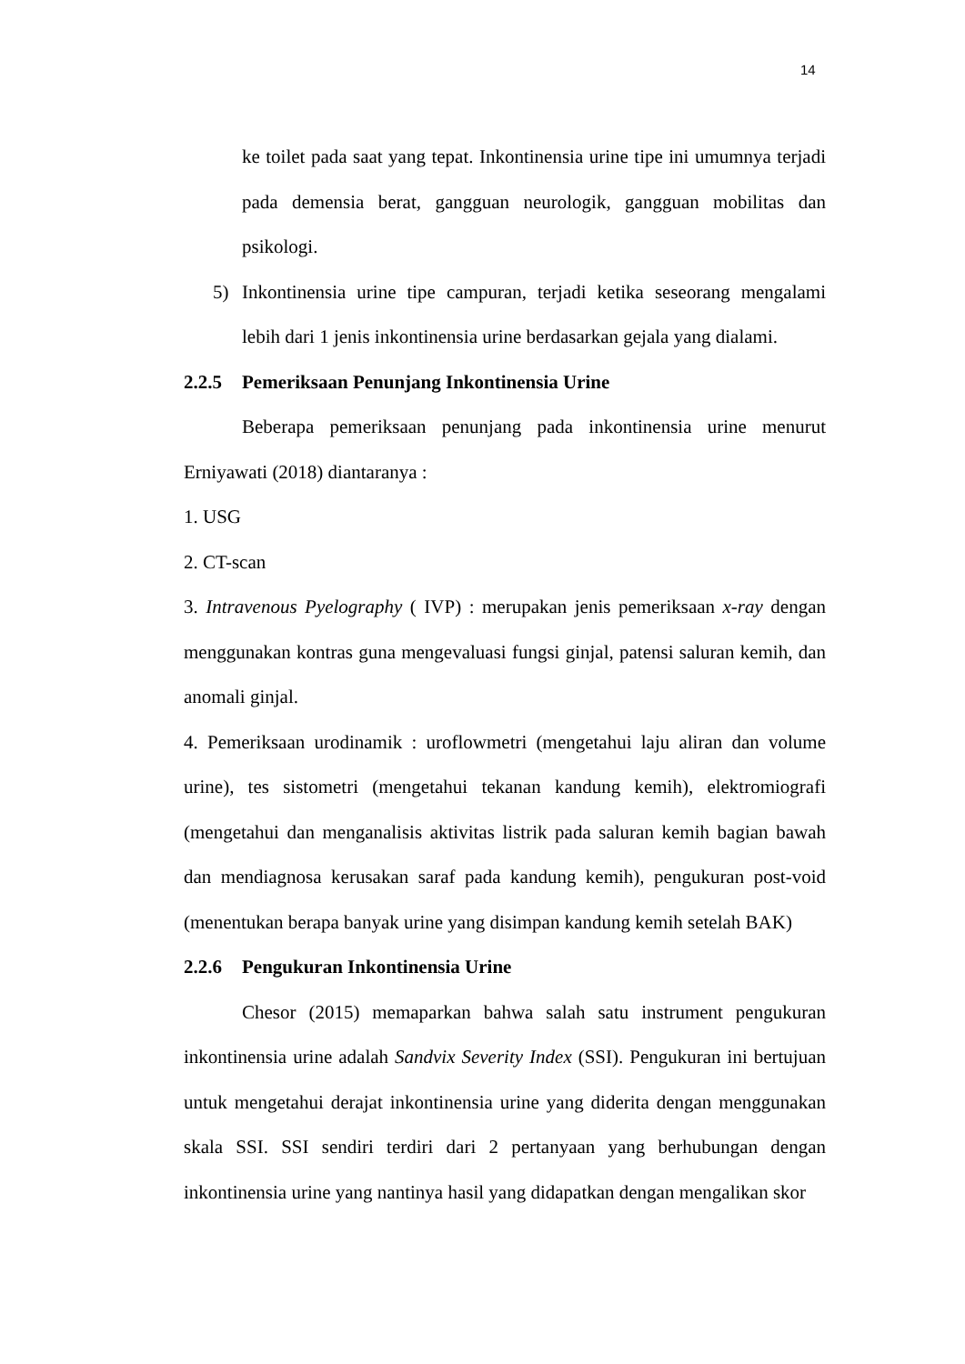14
ke toilet pada saat yang tepat. Inkontinensia urine tipe ini umumnya terjadi pada demensia berat, gangguan neurologik, gangguan mobilitas dan psikologi.
5) Inkontinensia urine tipe campuran, terjadi ketika seseorang mengalami lebih dari 1 jenis inkontinensia urine berdasarkan gejala yang dialami.
2.2.5 Pemeriksaan Penunjang Inkontinensia Urine
Beberapa pemeriksaan penunjang pada inkontinensia urine menurut Erniyawati (2018) diantaranya :
1. USG
2. CT-scan
3. Intravenous Pyelography ( IVP) : merupakan jenis pemeriksaan x-ray dengan menggunakan kontras guna mengevaluasi fungsi ginjal, patensi saluran kemih, dan anomali ginjal.
4. Pemeriksaan urodinamik : uroflowmetri (mengetahui laju aliran dan volume urine), tes sistometri (mengetahui tekanan kandung kemih), elektromiografi (mengetahui dan menganalisis aktivitas listrik pada saluran kemih bagian bawah dan mendiagnosa kerusakan saraf pada kandung kemih), pengukuran post-void (menentukan berapa banyak urine yang disimpan kandung kemih setelah BAK)
2.2.6 Pengukuran Inkontinensia Urine
Chesor (2015) memaparkan bahwa salah satu instrument pengukuran inkontinensia urine adalah Sandvix Severity Index (SSI). Pengukuran ini bertujuan untuk mengetahui derajat inkontinensia urine yang diderita dengan menggunakan skala SSI. SSI sendiri terdiri dari 2 pertanyaan yang berhubungan dengan inkontinensia urine yang nantinya hasil yang didapatkan dengan mengalikan skor